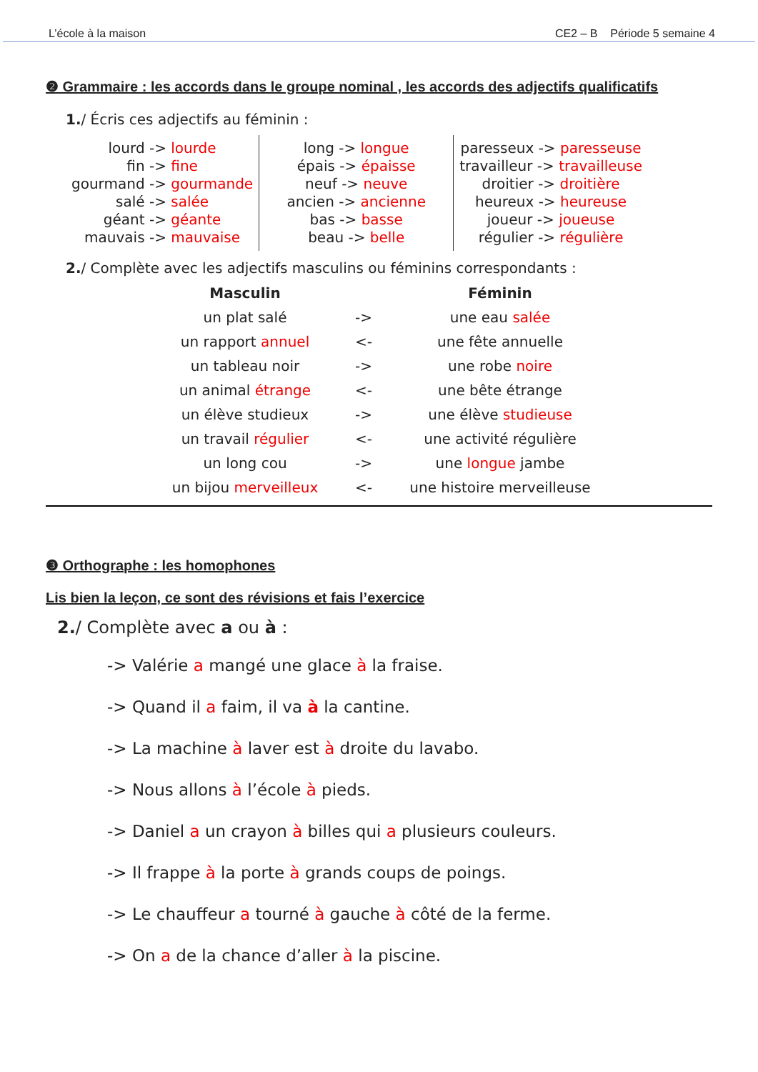L’école à la maison CE2 – B Période 5 semaine 4
❷ Grammaire : les accords dans le groupe nominal , les accords des adjectifs qualificatifs
1./ Écris ces adjectifs au féminin :
| lourd -> lourde fin -> fine gourmand -> gourmande salé -> salée géant -> géante mauvais -> mauvaise | long -> longue épais -> épaisse neuf -> neuve ancien -> ancienne bas -> basse beau -> belle | paresseux -> paresseuse travailleur -> travailleuse droitier -> droitière heureux -> heureuse joueur -> joueuse régulier -> régulière |
2./ Complète avec les adjectifs masculins ou féminins correspondants :
| Masculin | | Féminin |
| --- | --- | --- |
| un plat salé | -> | une eau salée |
| un rapport annuel | <- | une fête annuelle |
| un tableau noir | -> | une robe noire |
| un animal étrange | <- | une bête étrange |
| un élève studieux | -> | une élève studieuse |
| un travail régulier | <- | une activité régulière |
| un long cou | -> | une longue jambe |
| un bijou merveilleux | <- | une histoire merveilleuse |
❸ Orthographe : les homophones
Lis bien la leçon, ce sont des révisions et fais l’exercice
2./ Complète avec a ou à :
-> Valérie a mangé une glace à la fraise.
-> Quand il a faim, il va à la cantine.
-> La machine à laver est à droite du lavabo.
-> Nous allons à l’école à pieds.
-> Daniel a un crayon à billes qui a plusieurs couleurs.
-> Il frappe à la porte à grands coups de poings.
-> Le chauffeur a tourné à gauche à côté de la ferme.
-> On a de la chance d’aller à la piscine.